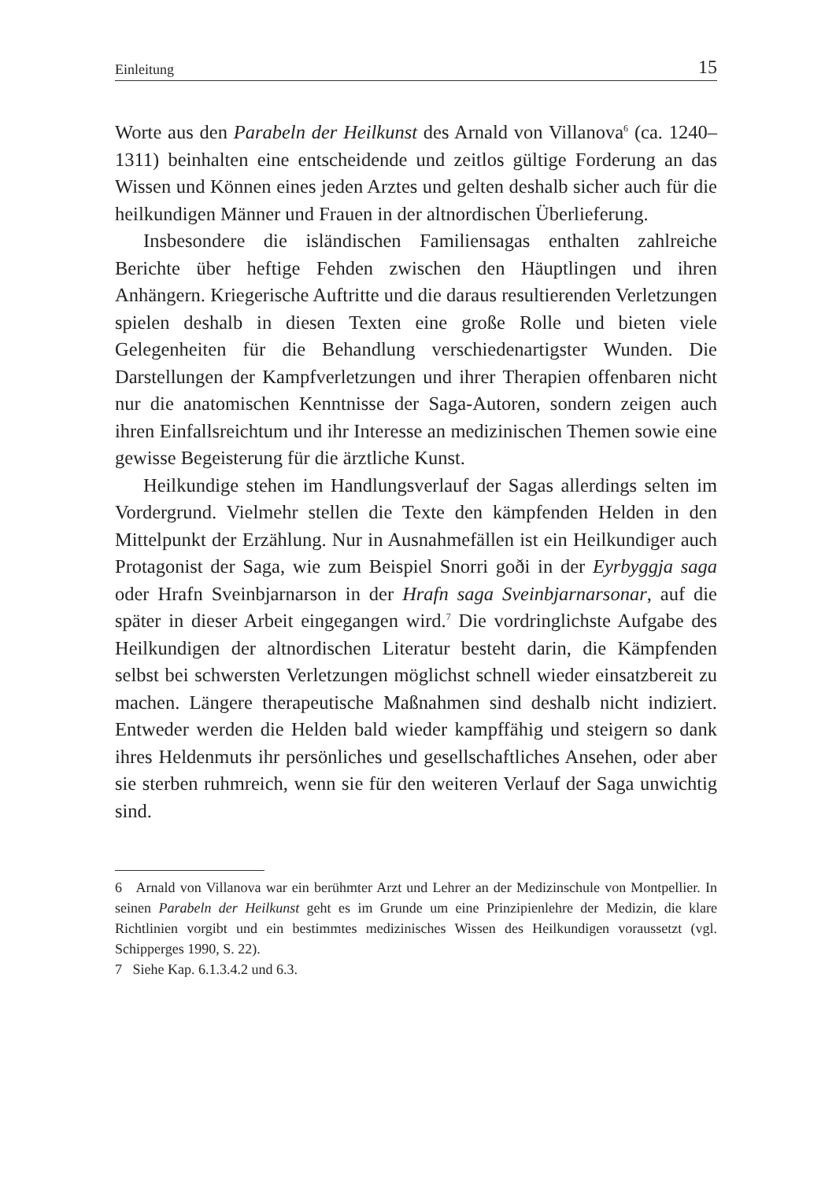Einleitung 15
Worte aus den Parabeln der Heilkunst des Arnald von Villanova<sup>6</sup> (ca. 1240–1311) beinhalten eine entscheidende und zeitlos gültige Forderung an das Wissen und Können eines jeden Arztes und gelten deshalb sicher auch für die heilkundigen Männer und Frauen in der altnordischen Überlieferung.
Insbesondere die isländischen Familiensagas enthalten zahlreiche Berichte über heftige Fehden zwischen den Häuptlingen und ihren Anhängern. Kriegerische Auftritte und die daraus resultierenden Verletzungen spielen deshalb in diesen Texten eine große Rolle und bieten viele Gelegenheiten für die Behandlung verschiedenartigster Wunden. Die Darstellungen der Kampfverletzungen und ihrer Therapien offenbaren nicht nur die anatomischen Kenntnisse der Saga-Autoren, sondern zeigen auch ihren Einfallsreichtum und ihr Interesse an medizinischen Themen sowie eine gewisse Begeisterung für die ärztliche Kunst.
Heilkundige stehen im Handlungsverlauf der Sagas allerdings selten im Vordergrund. Vielmehr stellen die Texte den kämpfenden Helden in den Mittelpunkt der Erzählung. Nur in Ausnahmefällen ist ein Heilkundiger auch Protagonist der Saga, wie zum Beispiel Snorri goði in der Eyrbyggja saga oder Hrafn Sveinbjarnarson in der Hrafn saga Sveinbjarnarsonar, auf die später in dieser Arbeit eingegangen wird.<sup>7</sup> Die vordringlichste Aufgabe des Heilkundigen der altnordischen Literatur besteht darin, die Kämpfenden selbst bei schwersten Verletzungen möglichst schnell wieder einsatzbereit zu machen. Längere therapeutische Maßnahmen sind deshalb nicht indiziert. Entweder werden die Helden bald wieder kampffähig und steigern so dank ihres Heldenmuts ihr persönliches und gesellschaftliches Ansehen, oder aber sie sterben ruhmreich, wenn sie für den weiteren Verlauf der Saga unwichtig sind.
6 Arnald von Villanova war ein berühmter Arzt und Lehrer an der Medizinschule von Montpellier. In seinen Parabeln der Heilkunst geht es im Grunde um eine Prinzipienlehre der Medizin, die klare Richtlinien vorgibt und ein bestimmtes medizinisches Wissen des Heilkundigen voraussetzt (vgl. Schipperges 1990, S. 22).
7 Siehe Kap. 6.1.3.4.2 und 6.3.